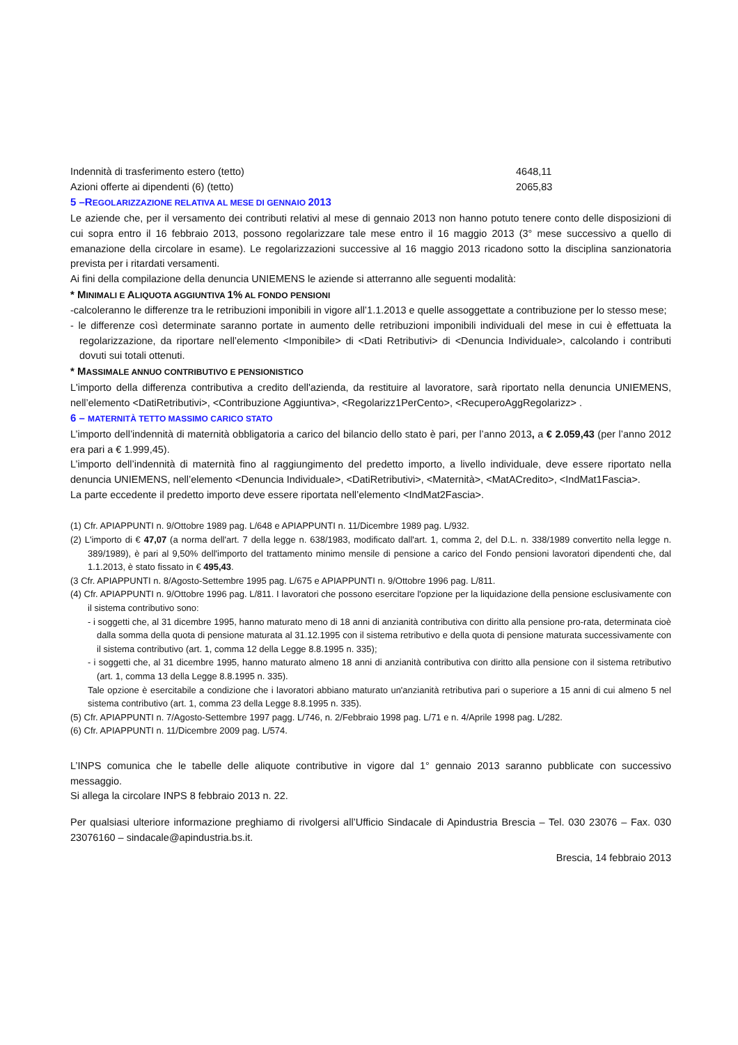| Indennità di trasferimento estero (tetto) | 4648,11 |
| Azioni offerte ai dipendenti (6) (tetto) | 2065,83 |
5 –REGOLARIZZAZIONE RELATIVA AL MESE DI GENNAIO 2013
Le aziende che, per il versamento dei contributi relativi al mese di gennaio 2013 non hanno potuto tenere conto delle disposizioni di cui sopra entro il 16 febbraio 2013, possono regolarizzare tale mese entro il 16 maggio 2013 (3° mese successivo a quello di emanazione della circolare in esame). Le regolarizzazioni successive al 16 maggio 2013 ricadono sotto la disciplina sanzionatoria prevista per i ritardati versamenti.
Ai fini della compilazione della denuncia UNIEMENS le aziende si atterranno alle seguenti modalità:
* MINIMALI E ALIQUOTA AGGIUNTIVA 1% AL FONDO PENSIONI
-calcoleranno le differenze tra le retribuzioni imponibili in vigore all’1.1.2013 e quelle assoggettate a contribuzione per lo stesso mese;
- le differenze così determinate saranno portate in aumento delle retribuzioni imponibili individuali del mese in cui è effettuata la regolarizzazione, da riportare nell’elemento <Imponibile> di <Dati Retributivi> di <Denuncia Individuale>, calcolando i contributi dovuti sui totali ottenuti.
* MASSIMALE ANNUO CONTRIBUTIVO E PENSIONISTICO
L'importo della differenza contributiva a credito dell'azienda, da restituire al lavoratore, sarà riportato nella denuncia UNIEMENS, nell’elemento <DatiRetributivi>, <Contribuzione Aggiuntiva>, <Regolarizz1PerCento>, <RecuperoAggRegolarizz> .
6 – MATERNITÀ TETTO MASSIMO CARICO STATO
L’importo dell’indennità di maternità obbligatoria a carico del bilancio dello stato è pari, per l’anno 2013, a € 2.059,43 (per l’anno 2012 era pari a € 1.999,45).
L’importo dell’indennità di maternità fino al raggiungimento del predetto importo, a livello individuale, deve essere riportato nella denuncia UNIEMENS, nell’elemento <Denuncia Individuale>, <DatiRetributivi>, <Maternità>, <MatACredito>, <IndMat1Fascia>.
La parte eccedente il predetto importo deve essere riportata nell’elemento <IndMat2Fascia>.
(1) Cfr. APIAPPUNTI n. 9/Ottobre 1989 pag. L/648 e APIAPPUNTI n. 11/Dicembre 1989 pag. L/932.
(2) L'importo di € 47,07 (a norma dell'art. 7 della legge n. 638/1983, modificato dall'art. 1, comma 2, del D.L. n. 338/1989 convertito nella legge n. 389/1989), è pari al 9,50% dell'importo del trattamento minimo mensile di pensione a carico del Fondo pensioni lavoratori dipendenti che, dal 1.1.2013, è stato fissato in € 495,43.
(3 Cfr. APIAPPUNTI n. 8/Agosto-Settembre 1995 pag. L/675 e APIAPPUNTI n. 9/Ottobre 1996 pag. L/811.
(4) Cfr. APIAPPUNTI n. 9/Ottobre 1996 pag. L/811. I lavoratori che possono esercitare l'opzione per la liquidazione della pensione esclusivamente con il sistema contributivo sono:
- i soggetti che, al 31 dicembre 1995, hanno maturato meno di 18 anni di anzianità contributiva con diritto alla pensione pro-rata, determinata cioè dalla somma della quota di pensione maturata al 31.12.1995 con il sistema retributivo e della quota di pensione maturata successivamente con il sistema contributivo (art. 1, comma 12 della Legge 8.8.1995 n. 335);
- i soggetti che, al 31 dicembre 1995, hanno maturato almeno 18 anni di anzianità contributiva con diritto alla pensione con il sistema retributivo (art. 1, comma 13 della Legge 8.8.1995 n. 335).
Tale opzione è esercitabile a condizione che i lavoratori abbiano maturato un'anzianità retributiva pari o superiore a 15 anni di cui almeno 5 nel sistema contributivo (art. 1, comma 23 della Legge 8.8.1995 n. 335).
(5) Cfr. APIAPPUNTI n. 7/Agosto-Settembre 1997 pagg. L/746, n. 2/Febbraio 1998 pag. L/71 e n. 4/Aprile 1998 pag. L/282.
(6) Cfr. APIAPPUNTI n. 11/Dicembre 2009 pag. L/574.
L’INPS comunica che le tabelle delle aliquote contributive in vigore dal 1° gennaio 2013 saranno pubblicate con successivo messaggio.
Si allega la circolare INPS 8 febbraio 2013 n. 22.
Per qualsiasi ulteriore informazione preghiamo di rivolgersi all’Ufficio Sindacale di Apindustria Brescia – Tel. 030 23076 – Fax. 030 23076160 – sindacale@apindustria.bs.it.
Brescia, 14 febbraio 2013